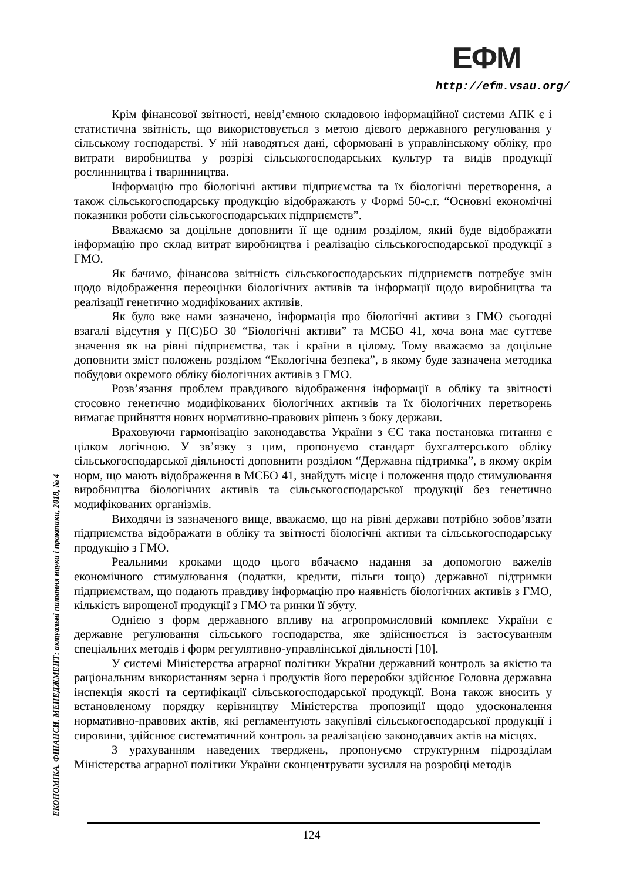ЕФМ
http://efm.vsau.org/
ЕКОНОМІКА. ФІНАНСИ. МЕНЕДЖМЕНТ: актуальні питання науки і практики, 2018, № 4
Крім фінансової звітності, невід’ємною складовою інформаційної системи АПК є і статистична звітність, що використовується з метою дієвого державного регулювання у сільському господарстві. У ній наводяться дані, сформовані в управлінському обліку, про витрати виробництва у розрізі сільськогосподарських культур та видів продукції рослинництва і тваринництва.
Інформацію про біологічні активи підприємства та їх біологічні перетворення, а також сільськогосподарську продукцію відображають у Формі 50-с.г. “Основні економічні показники роботи сільськогосподарських підприємств”.
Вважаємо за доцільне доповнити її ще одним розділом, який буде відображати інформацію про склад витрат виробництва і реалізацію сільськогосподарської продукції з ГМО.
Як бачимо, фінансова звітність сільськогосподарських підприємств потребує змін щодо відображення переоцінки біологічних активів та інформації щодо виробництва та реалізації генетично модифікованих активів.
Як було вже нами зазначено, інформація про біологічні активи з ГМО сьогодні взагалі відсутня у П(С)БО 30 “Біологічні активи” та МСБО 41, хоча вона має суттєве значення як на рівні підприємства, так і країни в цілому. Тому вважаємо за доцільне доповнити зміст положень розділом “Екологічна безпека”, в якому буде зазначена методика побудови окремого обліку біологічних активів з ГМО.
Розв’язання проблем правдивого відображення інформації в обліку та звітності стосовно генетично модифікованих біологічних активів та їх біологічних перетворень вимагає прийняття нових нормативно-правових рішень з боку держави.
Враховуючи гармонізацію законодавства України з ЄС така постановка питання є цілком логічною. У зв’язку з цим, пропонуємо стандарт бухгалтерського обліку сільськогосподарської діяльності доповнити розділом “Державна підтримка”, в якому окрім норм, що мають відображення в МСБО 41, знайдуть місце і положення щодо стимулювання виробництва біологічних активів та сільськогосподарської продукції без генетично модифікованих організмів.
Виходячи із зазначеного вище, вважаємо, що на рівні держави потрібно зобов’язати підприємства відображати в обліку та звітності біологічні активи та сільськогосподарську продукцію з ГМО.
Реальними кроками щодо цього вбачаємо надання за допомогою важелів економічного стимулювання (податки, кредити, пільги тощо) державної підтримки підприємствам, що подають правдиву інформацію про наявність біологічних активів з ГМО, кількість вирощеної продукції з ГМО та ринки її збуту.
Однією з форм державного впливу на агропромисловий комплекс України є державне регулювання сільського господарства, яке здійснюється із застосуванням спеціальних методів і форм регулятивно-управлінської діяльності [10].
У системі Міністерства аграрної політики України державний контроль за якістю та раціональним використанням зерна і продуктів його переробки здійснює Головна державна інспекція якості та сертифікації сільськогосподарської продукції. Вона також вносить у встановленому порядку керівництву Міністерства пропозиції щодо удосконалення нормативно-правових актів, які регламентують закупівлі сільськогосподарської продукції і сировини, здійснює систематичний контроль за реалізацією законодавчих актів на місцях.
З урахуванням наведених тверджень, пропонуємо структурним підрозділам Міністерства аграрної політики України сконцентрувати зусилля на розробці методів
124